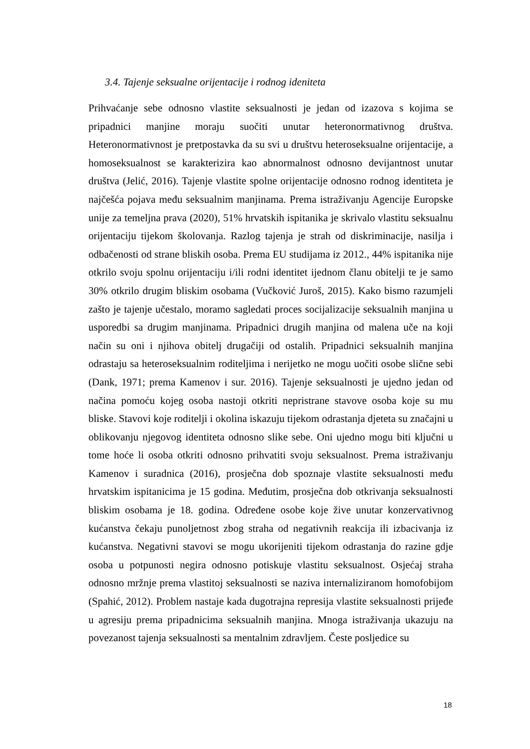3.4. Tajenje seksualne orijentacije i rodnog ideniteta
Prihvaćanje sebe odnosno vlastite seksualnosti je jedan od izazova s kojima se pripadnici manjine moraju suočiti unutar heteronormativnog društva. Heteronormativnost je pretpostavka da su svi u društvu heteroseksualne orijentacije, a homoseksualnost se karakterizira kao abnormalnost odnosno devijantnost unutar društva (Jelić, 2016). Tajenje vlastite spolne orijentacije odnosno rodnog identiteta je najčešća pojava među seksualnim manjinama. Prema istraživanju Agencije Europske unije za temeljna prava (2020), 51% hrvatskih ispitanika je skrivalo vlastitu seksualnu orijentaciju tijekom školovanja. Razlog tajenja je strah od diskriminacije, nasilja i odbačenosti od strane bliskih osoba. Prema EU studijama iz 2012., 44% ispitanika nije otkrilo svoju spolnu orijentaciju i/ili rodni identitet ijednom članu obitelji te je samo 30% otkrilo drugim bliskim osobama (Vučković Juroš, 2015). Kako bismo razumjeli zašto je tajenje učestalo, moramo sagledati proces socijalizacije seksualnih manjina u usporedbi sa drugim manjinama. Pripadnici drugih manjina od malena uče na koji način su oni i njihova obitelj drugačiji od ostalih. Pripadnici seksualnih manjina odrastaju sa heteroseksualnim roditeljima i nerijetko ne mogu uočiti osobe slične sebi (Dank, 1971; prema Kamenov i sur. 2016). Tajenje seksualnosti je ujedno jedan od načina pomoću kojeg osoba nastoji otkriti nepristrane stavove osoba koje su mu bliske. Stavovi koje roditelji i okolina iskazuju tijekom odrastanja djeteta su značajni u oblikovanju njegovog identiteta odnosno slike sebe. Oni ujedno mogu biti ključni u tome hoće li osoba otkriti odnosno prihvatiti svoju seksualnost. Prema istraživanju Kamenov i suradnica (2016), prosječna dob spoznaje vlastite seksualnosti među hrvatskim ispitanicima je 15 godina. Međutim, prosječna dob otkrivanja seksualnosti bliskim osobama je 18. godina. Određene osobe koje žive unutar konzervativnog kućanstva čekaju punoljetnost zbog straha od negativnih reakcija ili izbacivanja iz kućanstva. Negativni stavovi se mogu ukorijeniti tijekom odrastanja do razine gdje osoba u potpunosti negira odnosno potiskuje vlastitu seksualnost. Osjećaj straha odnosno mržnje prema vlastitoj seksualnosti se naziva internaliziranom homofobijom (Spahić, 2012). Problem nastaje kada dugotrajna represija vlastite seksualnosti prijeđe u agresiju prema pripadnicima seksualnih manjina. Mnoga istraživanja ukazuju na povezanost tajenja seksualnosti sa mentalnim zdravljem. Česte posljedice su
18